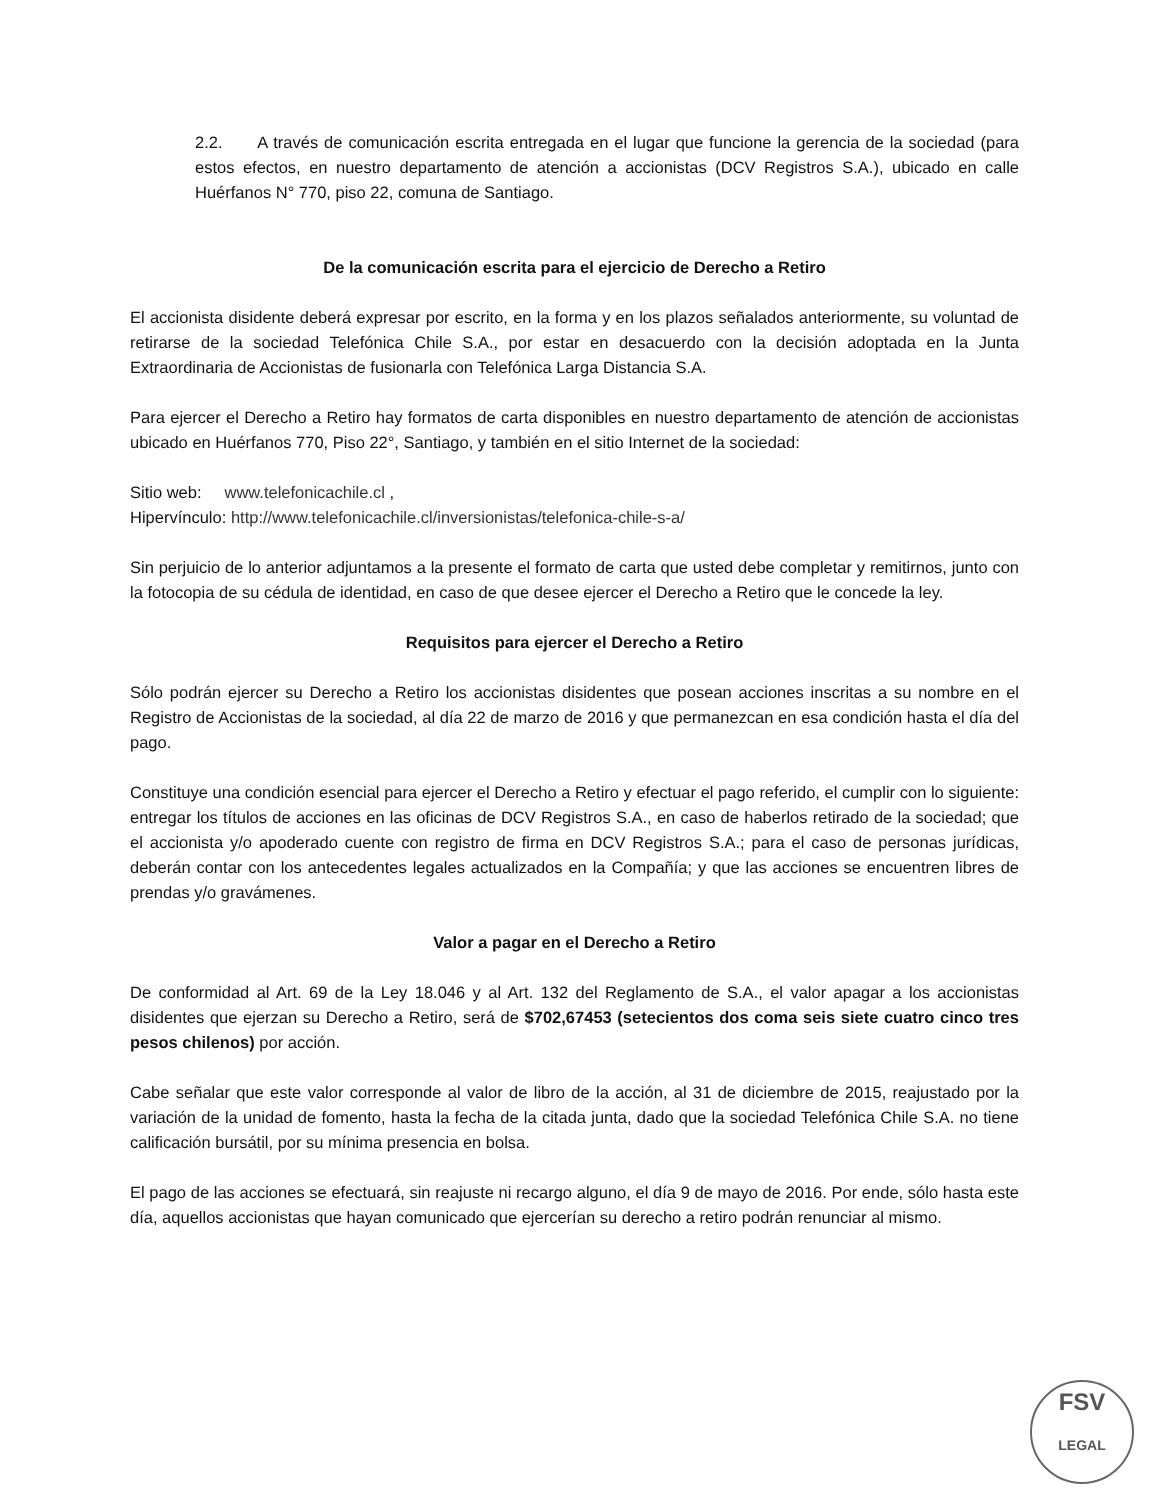2.2. A través de comunicación escrita entregada en el lugar que funcione la gerencia de la sociedad (para estos efectos, en nuestro departamento de atención a accionistas (DCV Registros S.A.), ubicado en calle Huérfanos N° 770, piso 22, comuna de Santiago.
De la comunicación escrita para el ejercicio de Derecho a Retiro
El accionista disidente deberá expresar por escrito, en la forma y en los plazos señalados anteriormente, su voluntad de retirarse de la sociedad Telefónica Chile S.A., por estar en desacuerdo con la decisión adoptada en la Junta Extraordinaria de Accionistas de fusionarla con Telefónica Larga Distancia S.A.
Para ejercer el Derecho a Retiro hay formatos de carta disponibles en nuestro departamento de atención de accionistas ubicado en Huérfanos 770, Piso 22°, Santiago, y también en el sitio Internet de la sociedad:
Sitio web: www.telefonicachile.cl ,
Hipervínculo: http://www.telefonicachile.cl/inversionistas/telefonica-chile-s-a/
Sin perjuicio de lo anterior adjuntamos a la presente el formato de carta que usted debe completar y remitirnos, junto con la fotocopia de su cédula de identidad, en caso de que desee ejercer el Derecho a Retiro que le concede la ley.
Requisitos para ejercer el Derecho a Retiro
Sólo podrán ejercer su Derecho a Retiro los accionistas disidentes que posean acciones inscritas a su nombre en el Registro de Accionistas de la sociedad, al día 22 de marzo de 2016 y que permanezcan en esa condición hasta el día del pago.
Constituye una condición esencial para ejercer el Derecho a Retiro y efectuar el pago referido, el cumplir con lo siguiente: entregar los títulos de acciones en las oficinas de DCV Registros S.A., en caso de haberlos retirado de la sociedad; que el accionista y/o apoderado cuente con registro de firma en DCV Registros S.A.; para el caso de personas jurídicas, deberán contar con los antecedentes legales actualizados en la Compañía; y que las acciones se encuentren libres de prendas y/o gravámenes.
Valor a pagar en el Derecho a Retiro
De conformidad al Art. 69 de la Ley 18.046 y al Art. 132 del Reglamento de S.A., el valor apagar a los accionistas disidentes que ejerzan su Derecho a Retiro, será de $702,67453 (setecientos dos coma seis siete cuatro cinco tres pesos chilenos) por acción.
Cabe señalar que este valor corresponde al valor de libro de la acción, al 31 de diciembre de 2015, reajustado por la variación de la unidad de fomento, hasta la fecha de la citada junta, dado que la sociedad Telefónica Chile S.A. no tiene calificación bursátil, por su mínima presencia en bolsa.
El pago de las acciones se efectuará, sin reajuste ni recargo alguno, el día 9 de mayo de 2016. Por ende, sólo hasta este día, aquellos accionistas que hayan comunicado que ejercerían su derecho a retiro podrán renunciar al mismo.
FSV
LEGAL